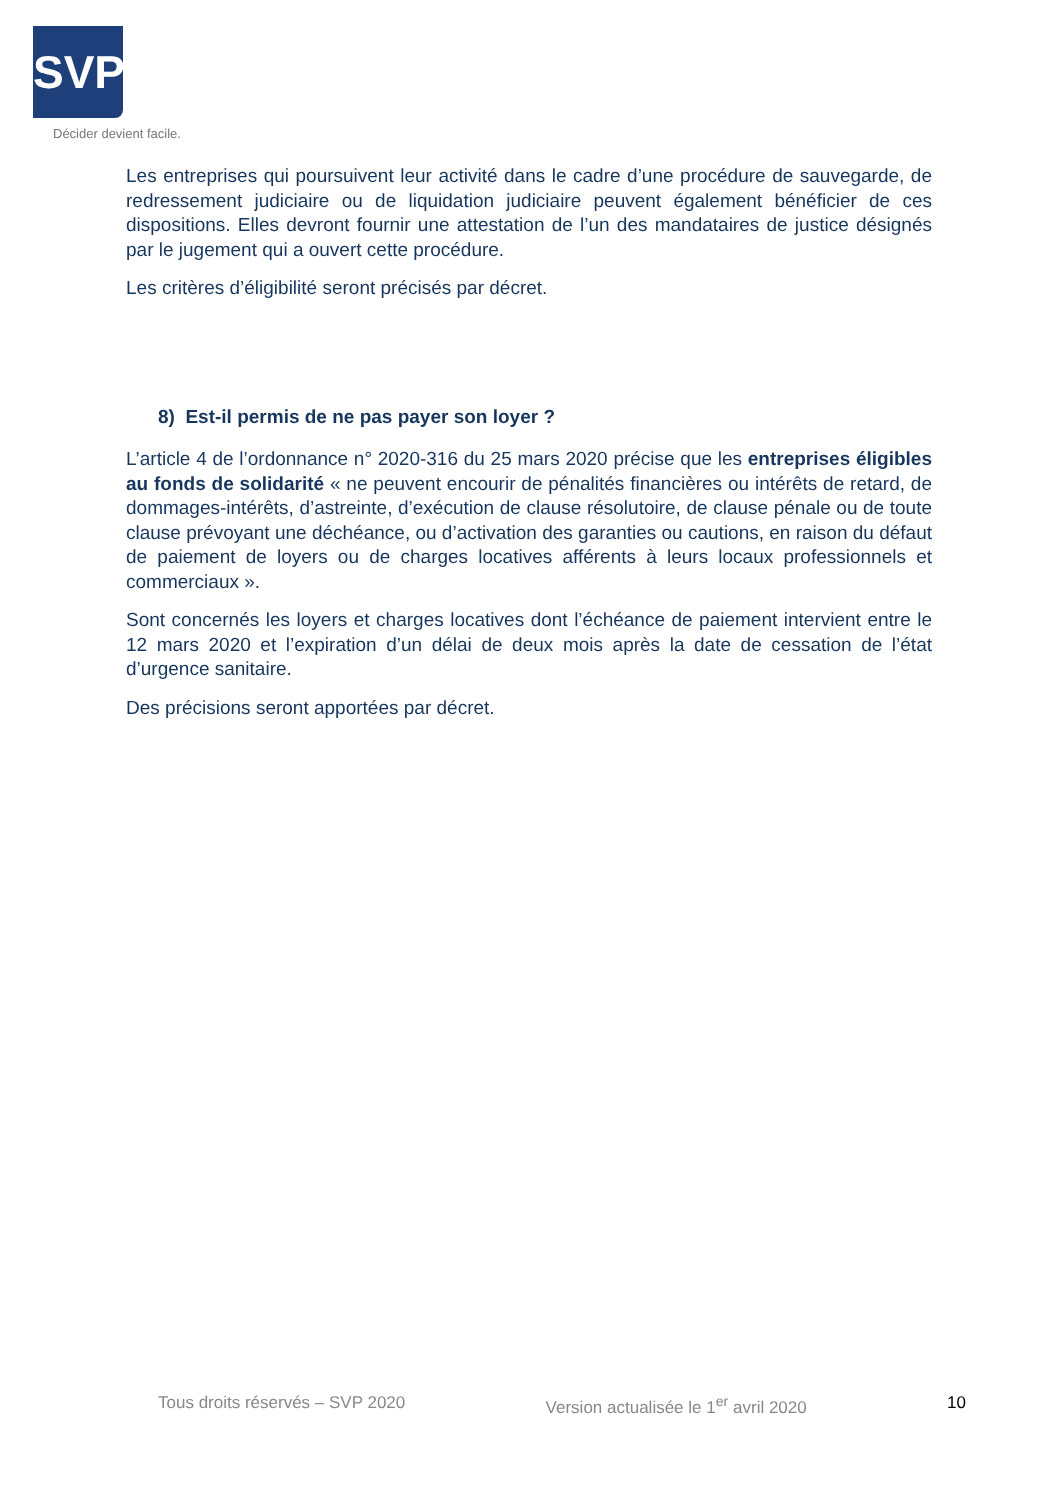SVP
Décider devient facile.
Les entreprises qui poursuivent leur activité dans le cadre d’une procédure de sauvegarde, de redressement judiciaire ou de liquidation judiciaire peuvent également bénéficier de ces dispositions. Elles devront fournir une attestation de l’un des mandataires de justice désignés par le jugement qui a ouvert cette procédure.
Les critères d’éligibilité seront précisés par décret.
8) Est-il permis de ne pas payer son loyer ?
L’article 4 de l’ordonnance n° 2020-316 du 25 mars 2020 précise que les entreprises éligibles au fonds de solidarité « ne peuvent encourir de pénalités financières ou intérêts de retard, de dommages-intérêts, d’astreinte, d’exécution de clause résolutoire, de clause pénale ou de toute clause prévoyant une déchéance, ou d’activation des garanties ou cautions, en raison du défaut de paiement de loyers ou de charges locatives afférents à leurs locaux professionnels et commerciaux ».
Sont concernés les loyers et charges locatives dont l’échéance de paiement intervient entre le 12 mars 2020 et l’expiration d’un délai de deux mois après la date de cessation de l’état d’urgence sanitaire.
Des précisions seront apportées par décret.
Tous droits réservés – SVP 2020 Version actualisée le 1<sup>er</sup> avril 2020 10